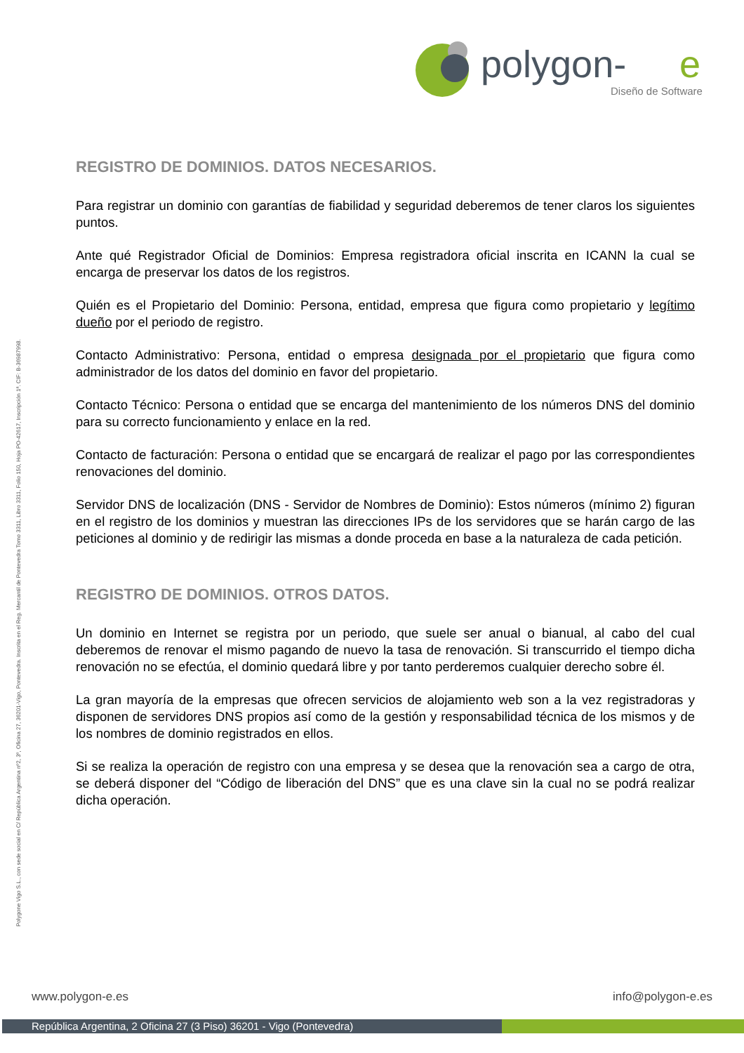polygon-
e
Diseño de Software
Polygone Vigo S.L., con sede social en C/ República Argentina nº2, 3º, Oficina 27, 36201-Vigo, Pontevedra. Inscrita en el Reg. Mercantil de Pontevedra Tomo 3311, Libro 3311, Folio 150, Hoja PO-42617, Inscripción 1ª. CIF: B-36987998.
REGISTRO DE DOMINIOS. DATOS NECESARIOS.
Para registrar un dominio con garantías de fiabilidad y seguridad deberemos de tener claros los siguientes puntos.
Ante qué Registrador Oficial de Dominios: Empresa registradora oficial inscrita en ICANN la cual se encarga de preservar los datos de los registros.
Quién es el Propietario del Dominio: Persona, entidad, empresa que figura como propietario y legítimo dueño por el periodo de registro.
Contacto Administrativo: Persona, entidad o empresa designada por el propietario que figura como administrador de los datos del dominio en favor del propietario.
Contacto Técnico: Persona o entidad que se encarga del mantenimiento de los números DNS del dominio para su correcto funcionamiento y enlace en la red.
Contacto de facturación: Persona o entidad que se encargará de realizar el pago por las correspondientes renovaciones del dominio.
Servidor DNS de localización (DNS - Servidor de Nombres de Dominio): Estos números (mínimo 2) figuran en el registro de los dominios y muestran las direcciones IPs de los servidores que se harán cargo de las peticiones al dominio y de redirigir las mismas a donde proceda en base a la naturaleza de cada petición.
REGISTRO DE DOMINIOS. OTROS DATOS.
Un dominio en Internet se registra por un periodo, que suele ser anual o bianual, al cabo del cual deberemos de renovar el mismo pagando de nuevo la tasa de renovación. Si transcurrido el tiempo dicha renovación no se efectúa, el dominio quedará libre y por tanto perderemos cualquier derecho sobre él.
La gran mayoría de la empresas que ofrecen servicios de alojamiento web son a la vez registradoras y disponen de servidores DNS propios así como de la gestión y responsabilidad técnica de los mismos y de los nombres de dominio registrados en ellos.
Si se realiza la operación de registro con una empresa y se desea que la renovación sea a cargo de otra, se deberá disponer del “Código de liberación del DNS” que es una clave sin la cual no se podrá realizar dicha operación.
www.polygon-e.es info@polygon-e.es
República Argentina, 2 Oficina 27 (3 Piso) 36201 - Vigo (Pontevedra)